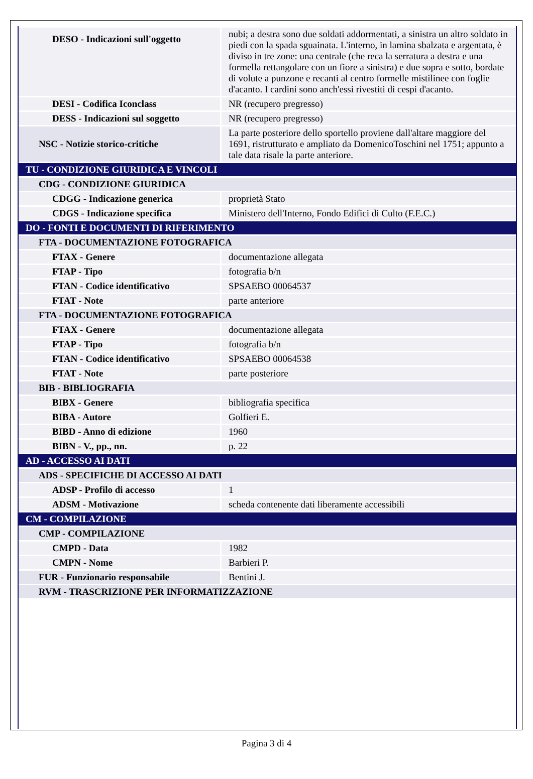| DESO - Indicazioni sull'oggetto | nubi; a destra sono due soldati addormentati, a sinistra un altro soldato in piedi con la spada sguainata. L'interno, in lamina sbalzata e argentata, è diviso in tre zone: una centrale (che reca la serratura a destra e una formella rettangolare con un fiore a sinistra) e due sopra e sotto, bordate di volute a punzone e recanti al centro formelle mistilinee con foglie d'acanto. I cardini sono anch'essi rivestiti di cespi d'acanto. |
| DESI - Codifica Iconclass | NR (recupero pregresso) |
| DESS - Indicazioni sul soggetto | NR (recupero pregresso) |
| NSC - Notizie storico-critiche | La parte posteriore dello sportello proviene dall'altare maggiore del 1691, ristrutturato e ampliato da DomenicoToschini nel 1751; appunto a tale data risale la parte anteriore. |
| TU - CONDIZIONE GIURIDICA E VINCOLI | |
| CDG - CONDIZIONE GIURIDICA | |
| CDGG - Indicazione generica | proprietà Stato |
| CDGS - Indicazione specifica | Ministero dell'Interno, Fondo Edifici di Culto (F.E.C.) |
| DO - FONTI E DOCUMENTI DI RIFERIMENTO | |
| FTA - DOCUMENTAZIONE FOTOGRAFICA | |
| FTAX - Genere | documentazione allegata |
| FTAP - Tipo | fotografia b/n |
| FTAN - Codice identificativo | SPSAEBO 00064537 |
| FTAT - Note | parte anteriore |
| FTA - DOCUMENTAZIONE FOTOGRAFICA | |
| FTAX - Genere | documentazione allegata |
| FTAP - Tipo | fotografia b/n |
| FTAN - Codice identificativo | SPSAEBO 00064538 |
| FTAT - Note | parte posteriore |
| BIB - BIBLIOGRAFIA | |
| BIBX - Genere | bibliografia specifica |
| BIBA - Autore | Golfieri E. |
| BIBD - Anno di edizione | 1960 |
| BIBN - V., pp., nn. | p. 22 |
| AD - ACCESSO AI DATI | |
| ADS - SPECIFICHE DI ACCESSO AI DATI | |
| ADSP - Profilo di accesso | 1 |
| ADSM - Motivazione | scheda contenente dati liberamente accessibili |
| CM - COMPILAZIONE | |
| CMP - COMPILAZIONE | |
| CMPD - Data | 1982 |
| CMPN - Nome | Barbieri P. |
| FUR - Funzionario responsabile | Bentini J. |
| RVM - TRASCRIZIONE PER INFORMATIZZAZIONE | |
Pagina 3 di 4